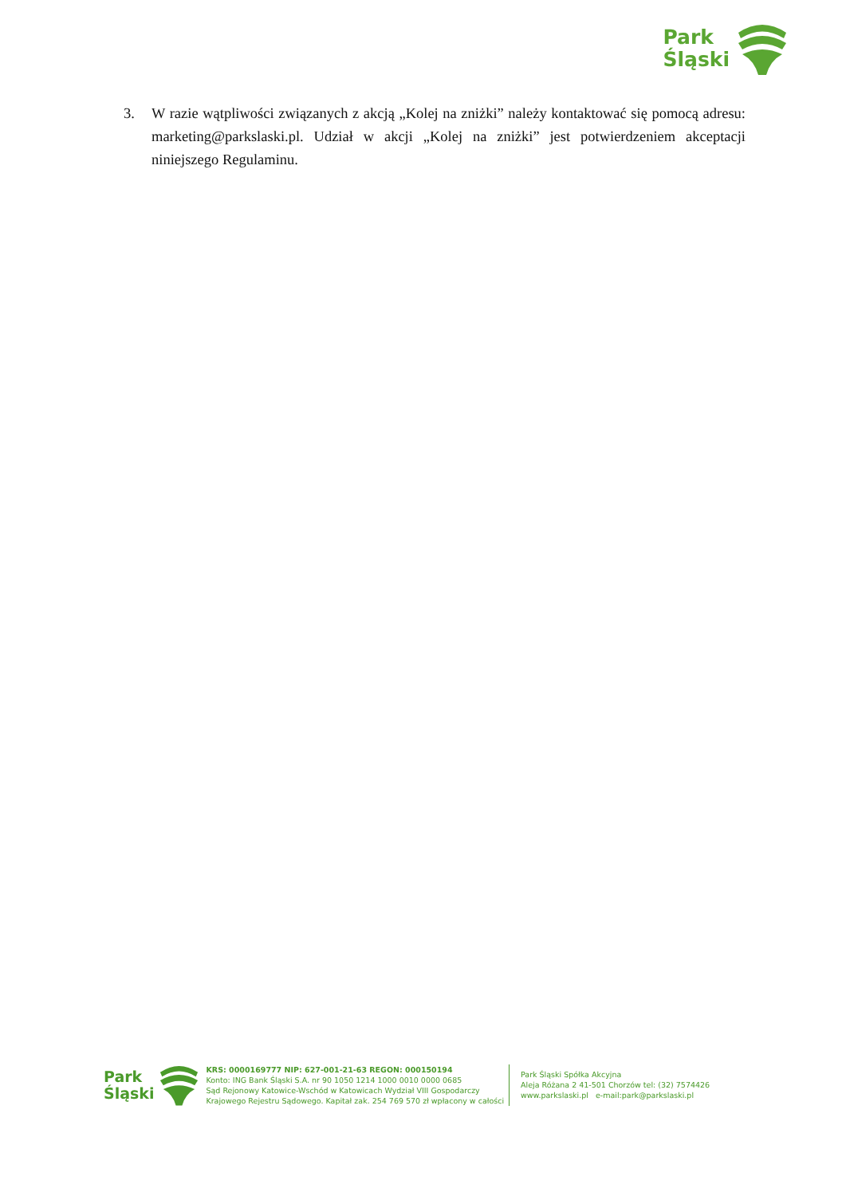Park
Śląski
3. W razie wątpliwości związanych z akcją „Kolej na zniżki” należy kontaktować się pomocą adresu: marketing@parkslaski.pl. Udział w akcji „Kolej na zniżki” jest potwierdzeniem akceptacji niniejszego Regulaminu.
Park
Śląski
KRS: 0000169777 NIP: 627-001-21-63 REGON: 000150194
Konto: ING Bank Śląski S.A. nr 90 1050 1214 1000 0010 0000 0685
Sąd Rejonowy Katowice-Wschód w Katowicach Wydział VIII Gospodarczy
Krajowego Rejestru Sądowego. Kapitał zak. 254 769 570 zł wpłacony w całości
Park Śląski Spółka Akcyjna
Aleja Różana 2 41-501 Chorzów tel: (32) 7574426
www.parkslaski.pl e-mail:park@parkslaski.pl